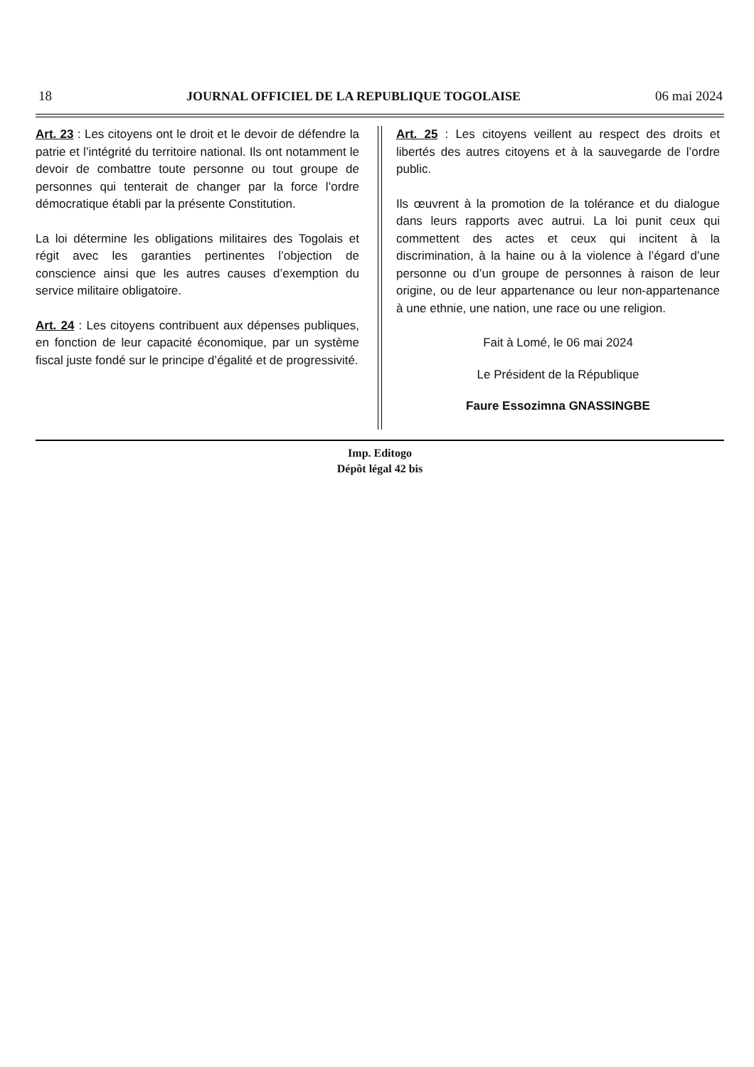18 JOURNAL OFFICIEL DE LA REPUBLIQUE TOGOLAISE 06 mai 2024
Art. 23 : Les citoyens ont le droit et le devoir de défendre la patrie et l’intégrité du territoire national. Ils ont notamment le devoir de combattre toute personne ou tout groupe de personnes qui tenterait de changer par la force l’ordre démocratique établi par la présente Constitution.
La loi détermine les obligations militaires des Togolais et régit avec les garanties pertinentes l’objection de conscience ainsi que les autres causes d’exemption du service militaire obligatoire.
Art. 24 : Les citoyens contribuent aux dépenses publiques, en fonction de leur capacité économique, par un système fiscal juste fondé sur le principe d’égalité et de progressivité.
Art. 25 : Les citoyens veillent au respect des droits et libertés des autres citoyens et à la sauvegarde de l’ordre public.
Ils œuvrent à la promotion de la tolérance et du dialogue dans leurs rapports avec autrui. La loi punit ceux qui commettent des actes et ceux qui incitent à la discrimination, à la haine ou à la violence à l’égard d’une personne ou d’un groupe de personnes à raison de leur origine, ou de leur appartenance ou leur non-appartenance à une ethnie, une nation, une race ou une religion.
Fait à Lomé, le 06 mai 2024
Le Président de la République
Faure Essozimna GNASSINGBE
Imp. Editogo
Dépôt légal 42 bis